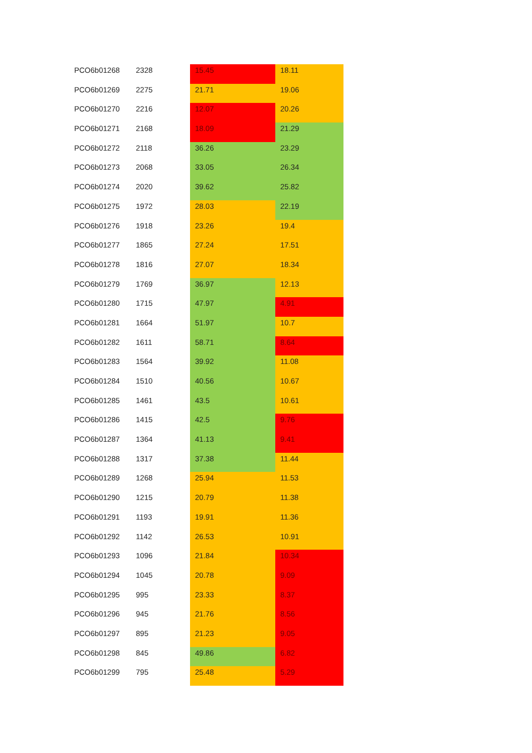| PCO6b01268 | 2328 | 15.45 | 18.11 |
| PCO6b01269 | 2275 | 21.71 | 19.06 |
| PCO6b01270 | 2216 | 12.07 | 20.26 |
| PCO6b01271 | 2168 | 18.09 | 21.29 |
| PCO6b01272 | 2118 | 36.26 | 23.29 |
| PCO6b01273 | 2068 | 33.05 | 26.34 |
| PCO6b01274 | 2020 | 39.62 | 25.82 |
| PCO6b01275 | 1972 | 28.03 | 22.19 |
| PCO6b01276 | 1918 | 23.26 | 19.4 |
| PCO6b01277 | 1865 | 27.24 | 17.51 |
| PCO6b01278 | 1816 | 27.07 | 18.34 |
| PCO6b01279 | 1769 | 36.97 | 12.13 |
| PCO6b01280 | 1715 | 47.97 | 4.91 |
| PCO6b01281 | 1664 | 51.97 | 10.7 |
| PCO6b01282 | 1611 | 58.71 | 8.64 |
| PCO6b01283 | 1564 | 39.92 | 11.08 |
| PCO6b01284 | 1510 | 40.56 | 10.67 |
| PCO6b01285 | 1461 | 43.5 | 10.61 |
| PCO6b01286 | 1415 | 42.5 | 9.76 |
| PCO6b01287 | 1364 | 41.13 | 9.41 |
| PCO6b01288 | 1317 | 37.38 | 11.44 |
| PCO6b01289 | 1268 | 25.94 | 11.53 |
| PCO6b01290 | 1215 | 20.79 | 11.38 |
| PCO6b01291 | 1193 | 19.91 | 11.36 |
| PCO6b01292 | 1142 | 26.53 | 10.91 |
| PCO6b01293 | 1096 | 21.84 | 10.34 |
| PCO6b01294 | 1045 | 20.78 | 9.09 |
| PCO6b01295 | 995 | 23.33 | 8.37 |
| PCO6b01296 | 945 | 21.76 | 8.56 |
| PCO6b01297 | 895 | 21.23 | 9.05 |
| PCO6b01298 | 845 | 49.86 | 6.82 |
| PCO6b01299 | 795 | 25.48 | 5.29 |